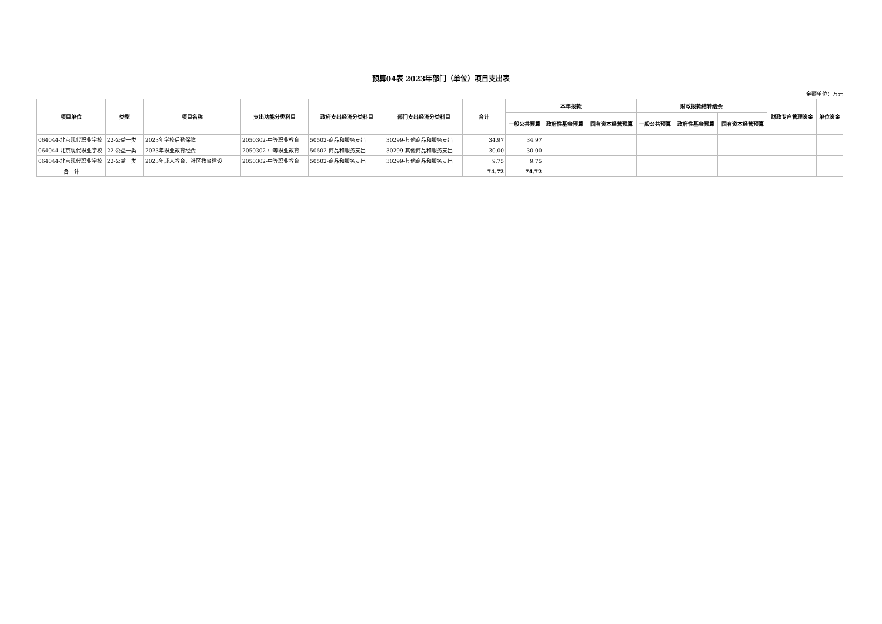预算04表 2023年部门（单位）项目支出表
金额单位：万元
| 项目单位 | 类型 | 项目名称 | 支出功能分类科目 | 政府支出经济分类科目 | 部门支出经济分类科目 | 合计 | 本年拨款 | | | 财政拨款结转结余 | | | 财政专户管理资金 | 单位资金 |
| --- | --- | --- | --- | --- | --- | --- | --- | --- | --- | --- | --- | --- | --- | --- |
| | | | | | | | 一般公共预算 | 政府性基金预算 | 国有资本经营预算 | 一般公共预算 | 政府性基金预算 | 国有资本经营预算 | | |
| 064044-北京现代职业学校 | 22-公益一类 | 2023年学校后勤保障 | 2050302-中等职业教育 | 50502-商品和服务支出 | 30299-其他商品和服务支出 | 34.97 | 34.97 | | | | | | | |
| 064044-北京现代职业学校 | 22-公益一类 | 2023年职业教育经费 | 2050302-中等职业教育 | 50502-商品和服务支出 | 30299-其他商品和服务支出 | 30.00 | 30.00 | | | | | | | |
| 064044-北京现代职业学校 | 22-公益一类 | 2023年成人教育、社区教育建设 | 2050302-中等职业教育 | 50502-商品和服务支出 | 30299-其他商品和服务支出 | 9.75 | 9.75 | | | | | | | |
| 合 计 | | | | | | 74.72 | 74.72 | | | | | | | |